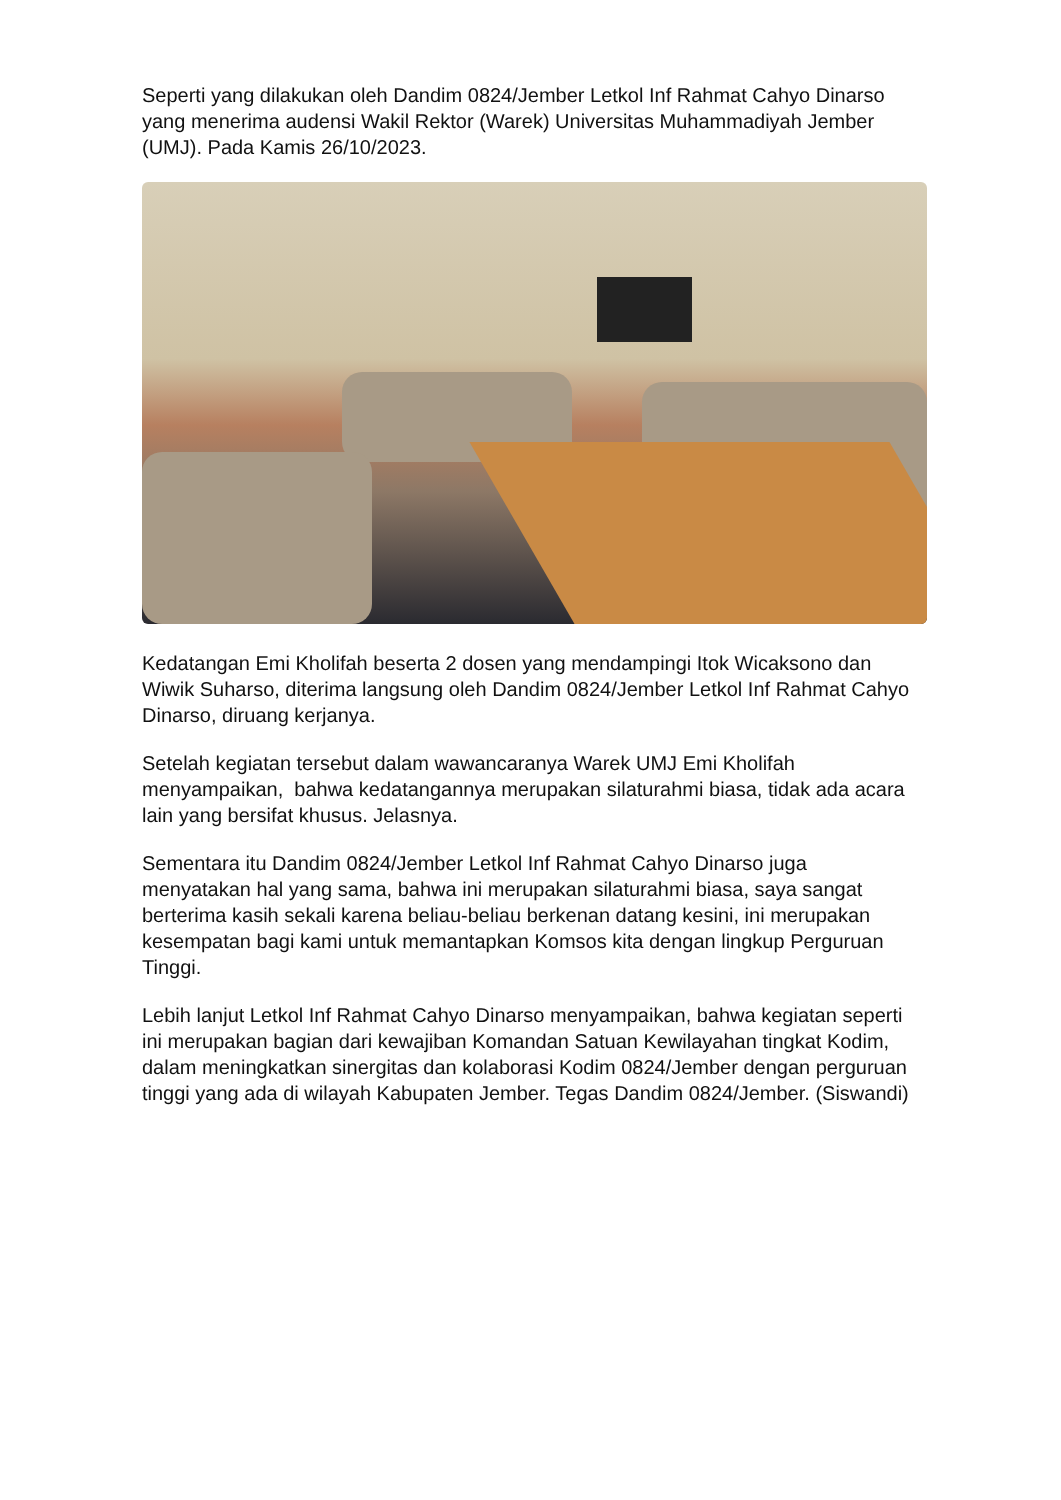Seperti yang dilakukan oleh Dandim 0824/Jember Letkol Inf Rahmat Cahyo Dinarso yang menerima audensi Wakil Rektor (Warek) Universitas Muhammadiyah Jember (UMJ). Pada Kamis 26/10/2023.
Kedatangan Emi Kholifah beserta 2 dosen yang mendampingi Itok Wicaksono dan Wiwik Suharso, diterima langsung oleh Dandim 0824/Jember Letkol Inf Rahmat Cahyo Dinarso, diruang kerjanya.
Setelah kegiatan tersebut dalam wawancaranya Warek UMJ Emi Kholifah menyampaikan, bahwa kedatangannya merupakan silaturahmi biasa, tidak ada acara lain yang bersifat khusus. Jelasnya.
Sementara itu Dandim 0824/Jember Letkol Inf Rahmat Cahyo Dinarso juga menyatakan hal yang sama, bahwa ini merupakan silaturahmi biasa, saya sangat berterima kasih sekali karena beliau-beliau berkenan datang kesini, ini merupakan kesempatan bagi kami untuk memantapkan Komsos kita dengan lingkup Perguruan Tinggi.
Lebih lanjut Letkol Inf Rahmat Cahyo Dinarso menyampaikan, bahwa kegiatan seperti ini merupakan bagian dari kewajiban Komandan Satuan Kewilayahan tingkat Kodim, dalam meningkatkan sinergitas dan kolaborasi Kodim 0824/Jember dengan perguruan tinggi yang ada di wilayah Kabupaten Jember. Tegas Dandim 0824/Jember. (Siswandi)